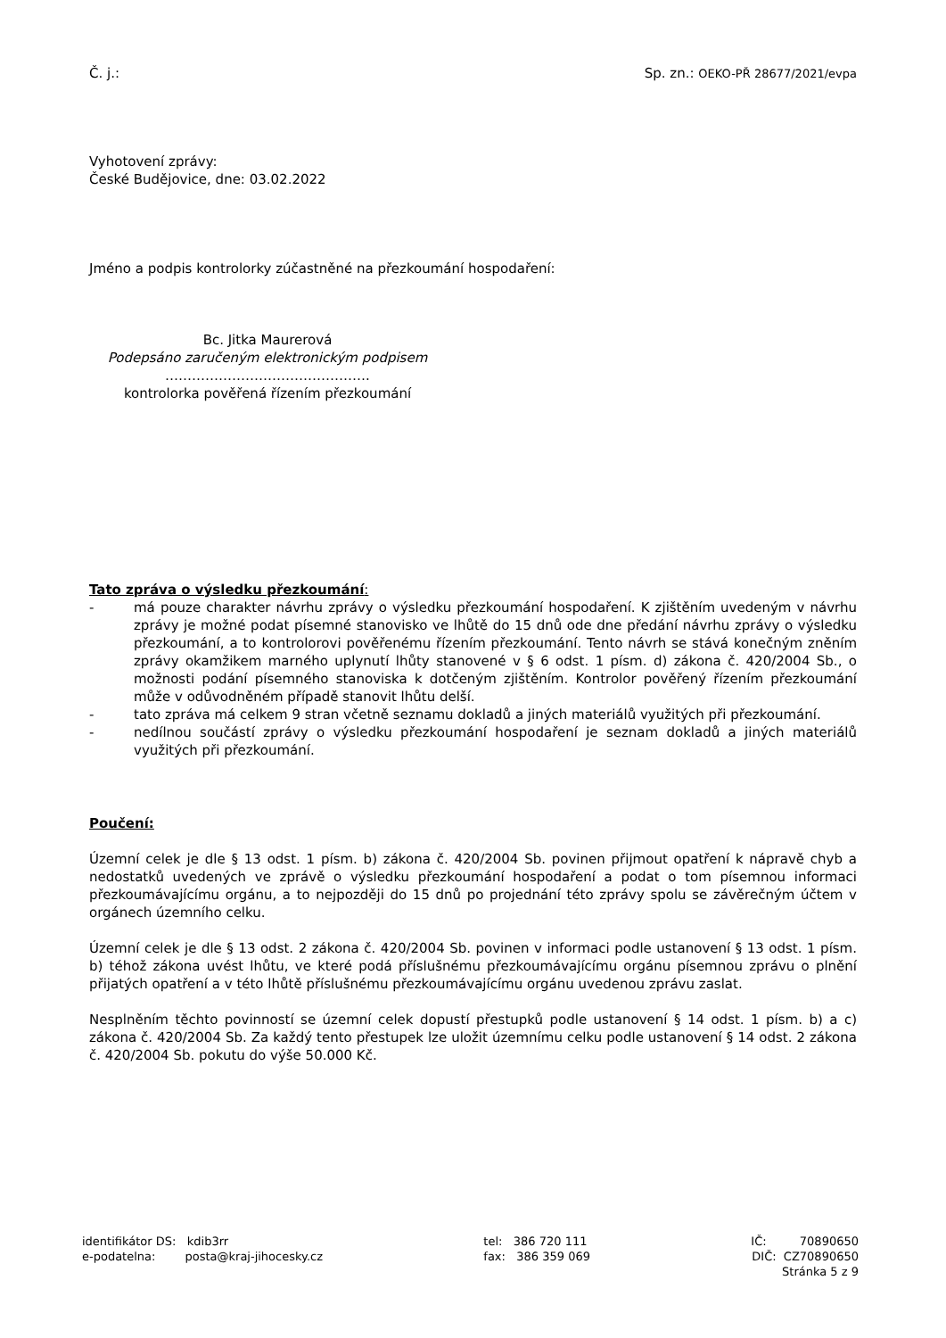Č. j.: Sp. zn.: OEKO-PŘ 28677/2021/evpa
Vyhotovení zprávy:
České Budějovice, dne: 03.02.2022
Jméno a podpis kontrolorky zúčastněné na přezkoumání hospodaření:
Bc. Jitka Maurerová
Podepsáno zaručeným elektronickým podpisem
……………………………………….
kontrolorka pověřená řízením přezkoumání
Tato zpráva o výsledku přezkoumání:
- má pouze charakter návrhu zprávy o výsledku přezkoumání hospodaření. K zjištěním uvedeným v návrhu zprávy je možné podat písemné stanovisko ve lhůtě do 15 dnů ode dne předání návrhu zprávy o výsledku přezkoumání, a to kontrolorovi pověřenému řízením přezkoumání. Tento návrh se stává konečným zněním zprávy okamžikem marného uplynutí lhůty stanovené v § 6 odst. 1 písm. d) zákona č. 420/2004 Sb., o možnosti podání písemného stanoviska k dotčeným zjištěním. Kontrolor pověřený řízením přezkoumání může v odůvodněném případě stanovit lhůtu delší.
- tato zpráva má celkem 9 stran včetně seznamu dokladů a jiných materiálů využitých při přezkoumání.
- nedílnou součástí zprávy o výsledku přezkoumání hospodaření je seznam dokladů a jiných materiálů využitých při přezkoumání.
Poučení:
Územní celek je dle § 13 odst. 1 písm. b) zákona č. 420/2004 Sb. povinen přijmout opatření k nápravě chyb a nedostatků uvedených ve zprávě o výsledku přezkoumání hospodaření a podat o tom písemnou informaci přezkoumávajícímu orgánu, a to nejpozději do 15 dnů po projednání této zprávy spolu se závěrečným účtem v orgánech územního celku.
Územní celek je dle § 13 odst. 2 zákona č. 420/2004 Sb. povinen v informaci podle ustanovení § 13 odst. 1 písm. b) téhož zákona uvést lhůtu, ve které podá příslušnému přezkoumávajícímu orgánu písemnou zprávu o plnění přijatých opatření a v této lhůtě příslušnému přezkoumávajícímu orgánu uvedenou zprávu zaslat.
Nesplněním těchto povinností se územní celek dopustí přestupků podle ustanovení § 14 odst. 1 písm. b) a c) zákona č. 420/2004 Sb. Za každý tento přestupek lze uložit územnímu celku podle ustanovení § 14 odst. 2 zákona č. 420/2004 Sb. pokutu do výše 50.000 Kč.
identifikátor DS: kdib3rr
e-podatelna: posta@kraj-jihocesky.cz
tel: 386 720 111
fax: 386 359 069
IČ: 70890650
DIČ: CZ70890650
Stránka 5 z 9